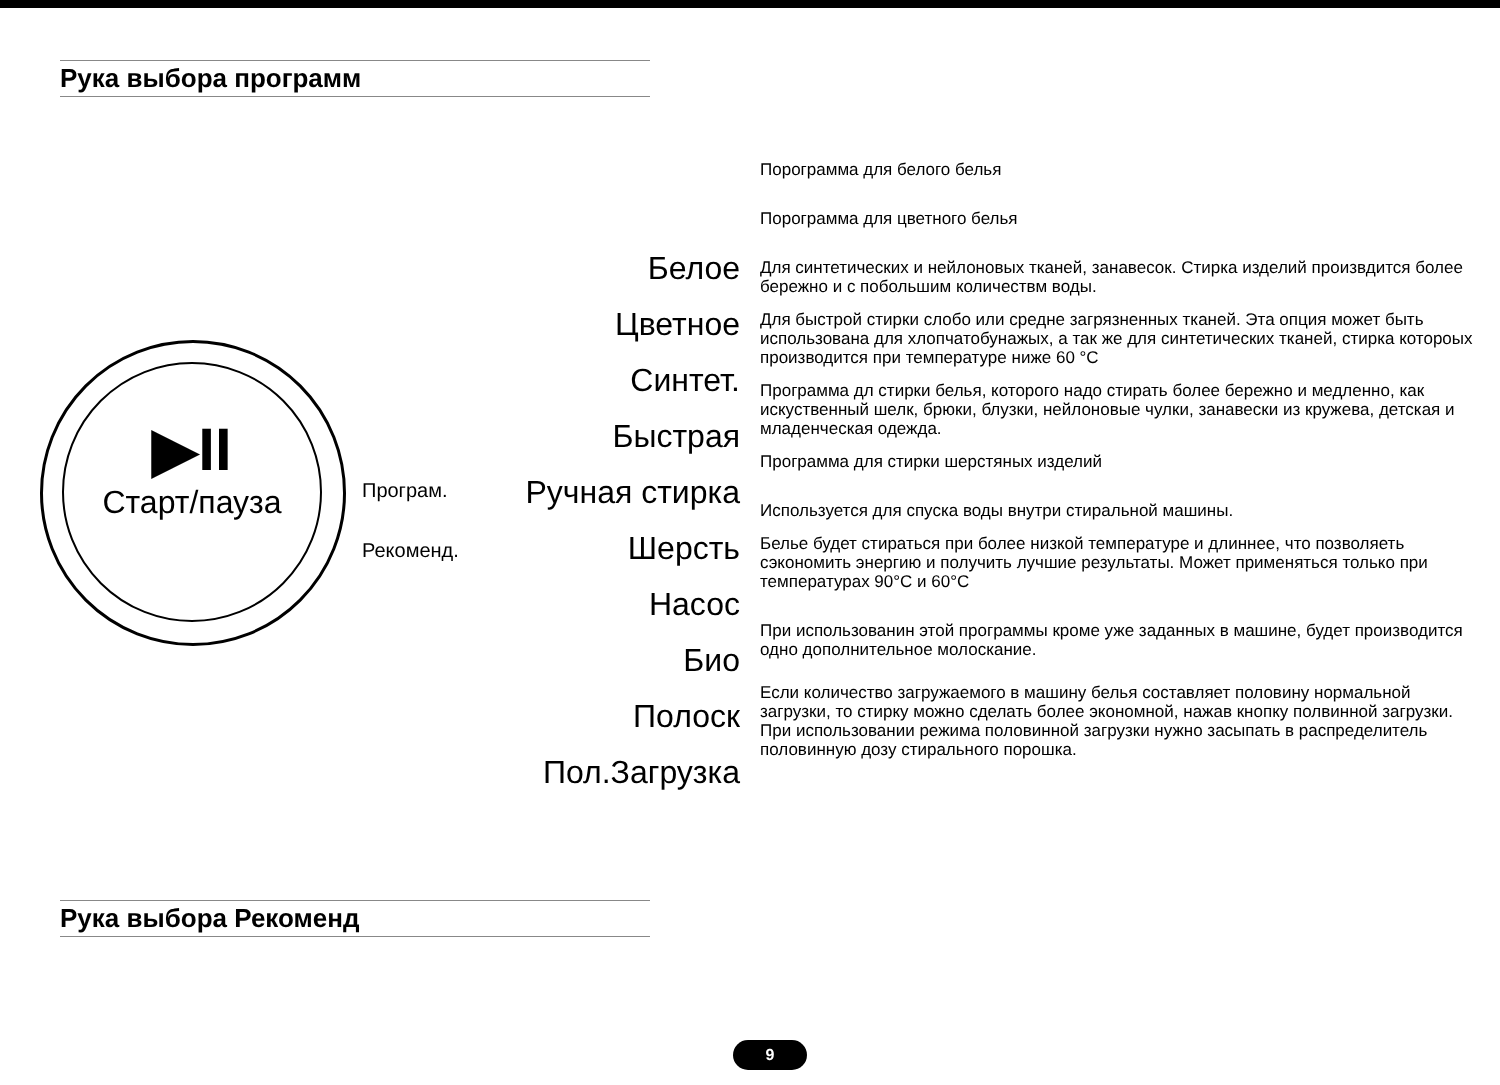Рука выбора программ
▶II
Старт/пауза
Програм.
Рекоменд.
Белое
Цветное
Синтет.
Быстрая
Ручная стирка
Шерсть
Насос
Био
Полоск
Пол.Загрузка
Порограмма для белого белья
Порограмма для цветного белья
Для синтетических и нейлоновых тканей, занавесок. Стирка изделий произвдится более бережно и с побольшим количествм воды.
Для быстрой стирки слобо или средне загрязненных тканей. Эта опция может быть использована для хлопчатобунажых, а так же для синтетических тканей, стирка котороых производится при температуре ниже 60 °С
Программа дл стирки белья, которого надо стирать более бережно и медленно, как искуственный шелк, брюки, блузки, нейлоновые чулки, занавески из кружева, детская и младенческая одежда.
Программа для стирки шерстяных изделий
Используется для спуска воды внутри стиральной машины.
Белье будет стираться при более низкой температуре и длиннее, что позволяеть сэкономить энергию и получить лучшие результаты. Может применяться только при температурах 90°С и 60°С
При использованин этой программы кроме уже заданных в машине, будет производится одно дополнительное молоскание.
Если количество загружаемого в машину белья составляет половину нормальной загрузки, то стирку можно сделать более экономной, нажав кнопку полвинной загрузки. При использовании режима половинной загрузки нужно засыпать в распределитель половинную дозу стирального порошка.
Рука выбора Рекоменд
9